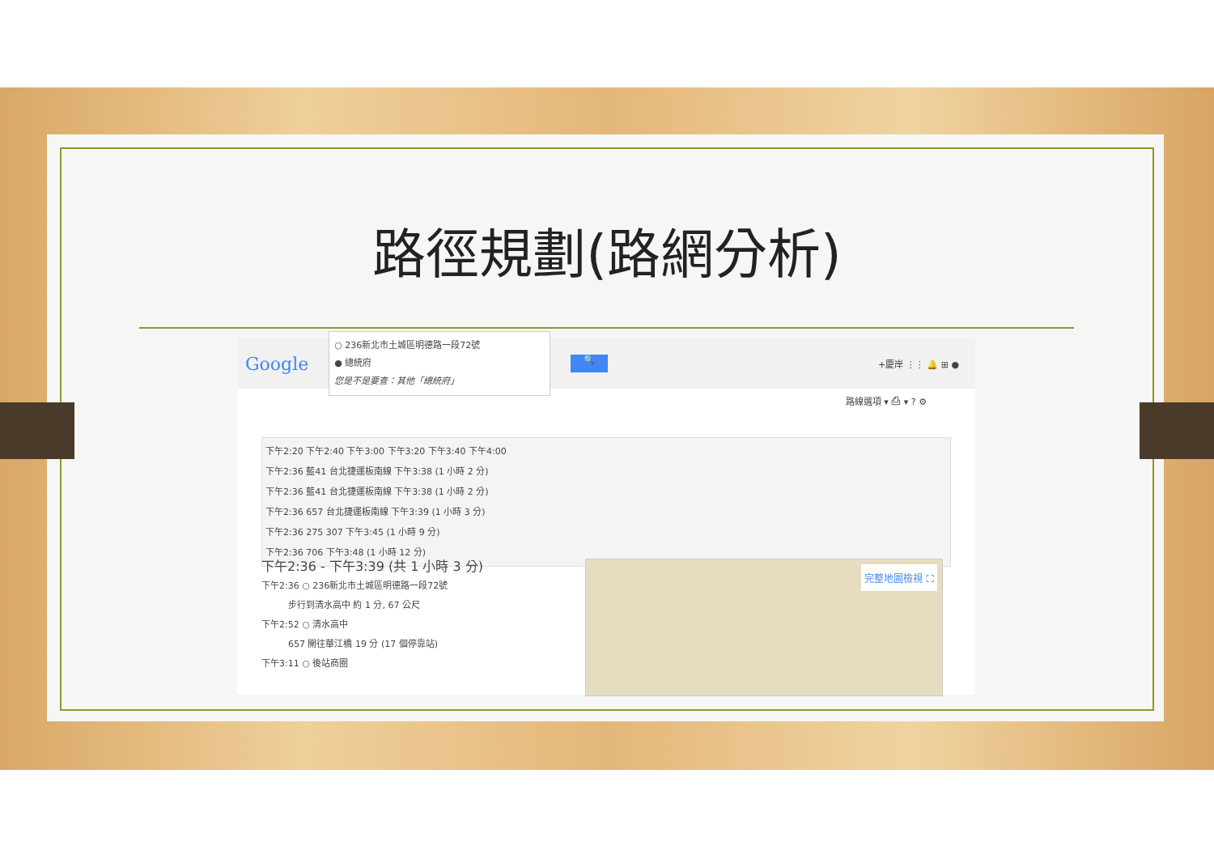路徑規劃(路網分析)
Google
○ 236新北市土城區明德路一段72號
● 總統府
您是不是要查：其他「總統府」
🔍
+慶岸 ⋮⋮ 🔔 ⊞ ●
路線選項 ▾ ⎙ ▾ ? ⚙
下午2:20 下午2:40 下午3:00 下午3:20 下午3:40 下午4:00
下午2:36 藍41 台北捷運板南線 下午3:38 (1 小時 2 分)
下午2:36 藍41 台北捷運板南線 下午3:38 (1 小時 2 分)
下午2:36 657 台北捷運板南線 下午3:39 (1 小時 3 分)
下午2:36 275 307 下午3:45 (1 小時 9 分)
下午2:36 706 下午3:48 (1 小時 12 分)
下午2:36 - 下午3:39 (共 1 小時 3 分)
下午2:36 ○ 236新北市土城區明德路一段72號
　　　步行到清水高中 約 1 分, 67 公尺
下午2:52 ○ 清水高中
　　　657 開往華江橋 19 分 (17 個停靠站)
下午3:11 ○ 後站商圈
完整地圖檢視 ⛶